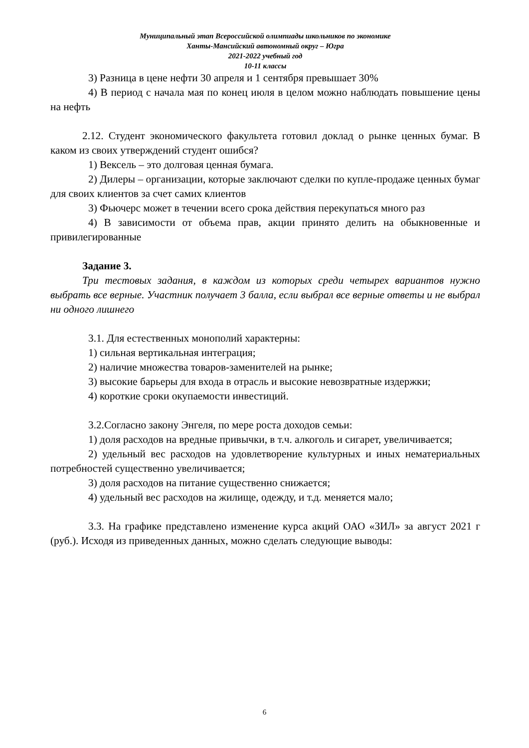Муниципальный этап Всероссийской олимпиады школьников по экономике
Ханты-Мансийский автономный округ – Югра
2021-2022 учебный год
10-11 классы
3) Разница в цене нефти 30 апреля и 1 сентября превышает 30%
4) В период с начала мая по конец июля в целом можно наблюдать повышение цены на нефть
2.12. Студент экономического факультета готовил доклад о рынке ценных бумаг. В каком из своих утверждений студент ошибся?
1) Вексель – это долговая ценная бумага.
2) Дилеры – организации, которые заключают сделки по купле-продаже ценных бумаг для своих клиентов за счет самих клиентов
3) Фьючерс может в течении всего срока действия перекупаться много раз
4) В зависимости от объема прав, акции принято делить на обыкновенные и привилегированные
Задание 3.
Три тестовых задания, в каждом из которых среди четырех вариантов нужно выбрать все верные. Участник получает 3 балла, если выбрал все верные ответы и не выбрал ни одного лишнего
3.1. Для естественных монополий характерны:
1) сильная вертикальная интеграция;
2) наличие множества товаров-заменителей на рынке;
3) высокие барьеры для входа в отрасль и высокие невозвратные издержки;
4) короткие сроки окупаемости инвестиций.
3.2.Согласно закону Энгеля, по мере роста доходов семьи:
1) доля расходов на вредные привычки, в т.ч. алкоголь и сигарет, увеличивается;
2) удельный вес расходов на удовлетворение культурных и иных нематериальных потребностей существенно увеличивается;
3) доля расходов на питание существенно снижается;
4) удельный вес расходов на жилище, одежду, и т.д. меняется мало;
3.3. На графике представлено изменение курса акций ОАО «ЗИЛ» за август 2021 г (руб.). Исходя из приведенных данных, можно сделать следующие выводы:
6